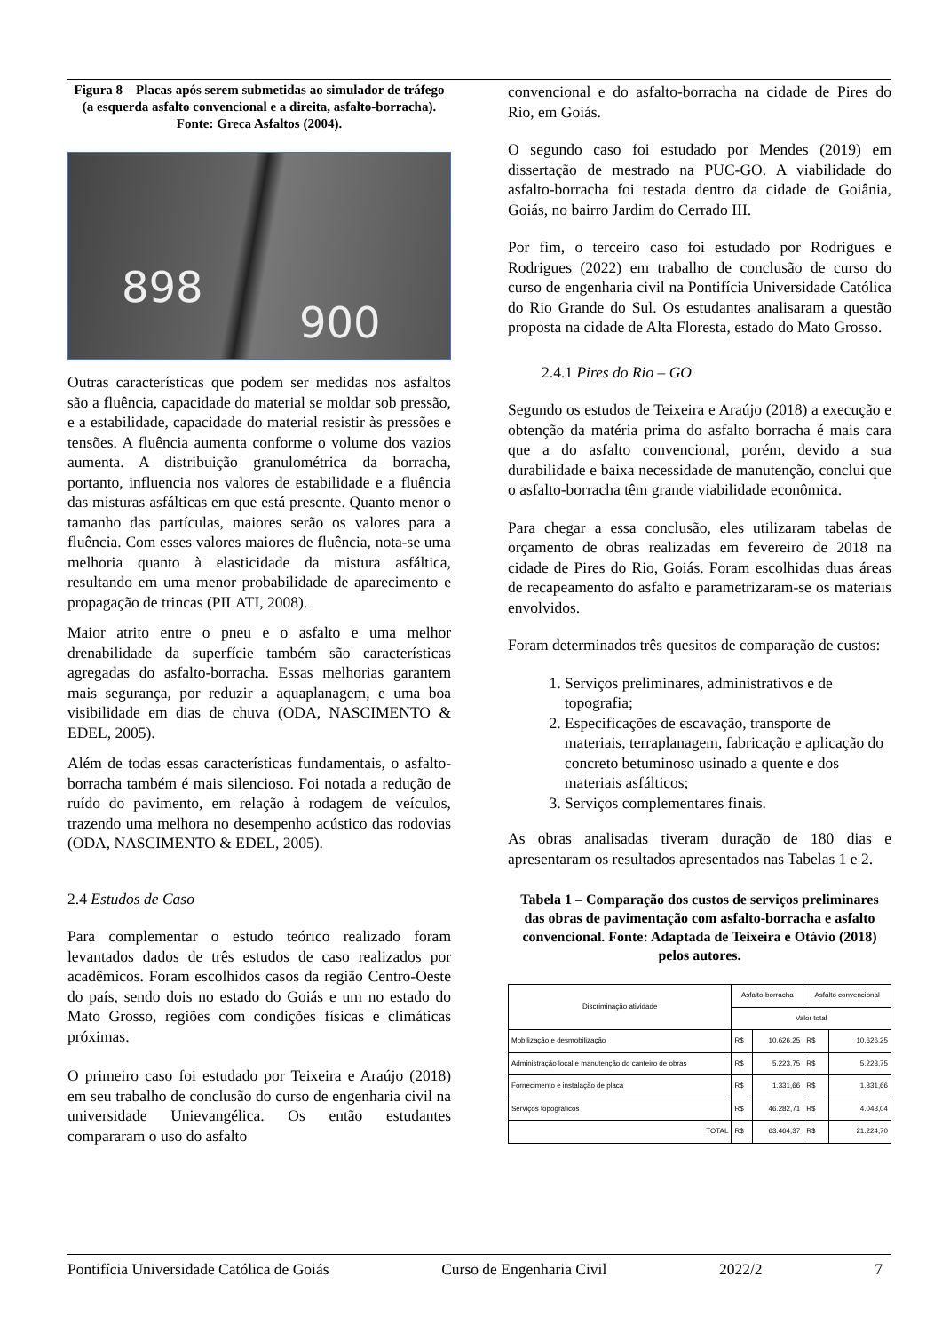Figura 8 – Placas após serem submetidas ao simulador de tráfego (a esquerda asfalto convencional e a direita, asfalto-borracha). Fonte: Greca Asfaltos (2004).
898
900
Outras características que podem ser medidas nos asfaltos são a fluência, capacidade do material se moldar sob pressão, e a estabilidade, capacidade do material resistir às pressões e tensões. A fluência aumenta conforme o volume dos vazios aumenta. A distribuição granulométrica da borracha, portanto, influencia nos valores de estabilidade e a fluência das misturas asfálticas em que está presente. Quanto menor o tamanho das partículas, maiores serão os valores para a fluência. Com esses valores maiores de fluência, nota-se uma melhoria quanto à elasticidade da mistura asfáltica, resultando em uma menor probabilidade de aparecimento e propagação de trincas (PILATI, 2008).
Maior atrito entre o pneu e o asfalto e uma melhor drenabilidade da superfície também são características agregadas do asfalto-borracha. Essas melhorias garantem mais segurança, por reduzir a aquaplanagem, e uma boa visibilidade em dias de chuva (ODA, NASCIMENTO & EDEL, 2005).
Além de todas essas características fundamentais, o asfalto-borracha também é mais silencioso. Foi notada a redução de ruído do pavimento, em relação à rodagem de veículos, trazendo uma melhora no desempenho acústico das rodovias (ODA, NASCIMENTO & EDEL, 2005).
2.4 Estudos de Caso
Para complementar o estudo teórico realizado foram levantados dados de três estudos de caso realizados por acadêmicos. Foram escolhidos casos da região Centro-Oeste do país, sendo dois no estado do Goiás e um no estado do Mato Grosso, regiões com condições físicas e climáticas próximas.
O primeiro caso foi estudado por Teixeira e Araújo (2018) em seu trabalho de conclusão do curso de engenharia civil na universidade Unievangélica. Os então estudantes compararam o uso do asfalto
convencional e do asfalto-borracha na cidade de Pires do Rio, em Goiás.
O segundo caso foi estudado por Mendes (2019) em dissertação de mestrado na PUC-GO. A viabilidade do asfalto-borracha foi testada dentro da cidade de Goiânia, Goiás, no bairro Jardim do Cerrado III.
Por fim, o terceiro caso foi estudado por Rodrigues e Rodrigues (2022) em trabalho de conclusão de curso do curso de engenharia civil na Pontifícia Universidade Católica do Rio Grande do Sul. Os estudantes analisaram a questão proposta na cidade de Alta Floresta, estado do Mato Grosso.
2.4.1 Pires do Rio – GO
Segundo os estudos de Teixeira e Araújo (2018) a execução e obtenção da matéria prima do asfalto borracha é mais cara que a do asfalto convencional, porém, devido a sua durabilidade e baixa necessidade de manutenção, conclui que o asfalto-borracha têm grande viabilidade econômica.
Para chegar a essa conclusão, eles utilizaram tabelas de orçamento de obras realizadas em fevereiro de 2018 na cidade de Pires do Rio, Goiás. Foram escolhidas duas áreas de recapeamento do asfalto e parametrizaram-se os materiais envolvidos.
Foram determinados três quesitos de comparação de custos:
1. Serviços preliminares, administrativos e de topografia;
2. Especificações de escavação, transporte de materiais, terraplanagem, fabricação e aplicação do concreto betuminoso usinado a quente e dos materiais asfálticos;
3. Serviços complementares finais.
As obras analisadas tiveram duração de 180 dias e apresentaram os resultados apresentados nas Tabelas 1 e 2.
Tabela 1 – Comparação dos custos de serviços preliminares das obras de pavimentação com asfalto-borracha e asfalto convencional. Fonte: Adaptada de Teixeira e Otávio (2018) pelos autores.
| Discriminação atividade | Asfalto-borracha | | Asfalto convencional | |
| --- | --- | --- | --- | --- |
| | Valor total | | | |
| Mobilização e desmobilização | R$ | 10.626,25 | R$ | 10.626,25 |
| Administração local e manutenção do canteiro de obras | R$ | 5.223,75 | R$ | 5.223,75 |
| Fornecimento e instalação de placa | R$ | 1.331,66 | R$ | 1.331,66 |
| Serviços topográficos | R$ | 46.282,71 | R$ | 4.043,04 |
| TOTAL | R$ | 63.464,37 | R$ | 21.224,70 |
Pontifícia Universidade Católica de Goiás Curso de Engenharia Civil 2022/2 7